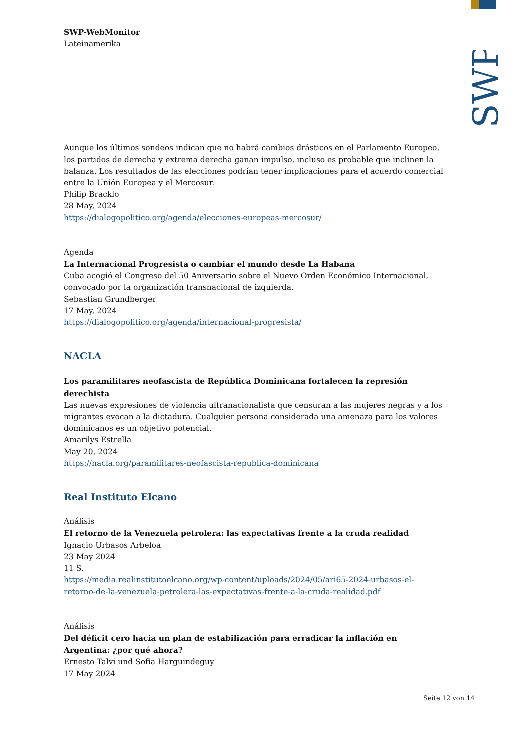SWP
SWP-WebMonitor
Lateinamerika
Aunque los últimos sondeos indican que no habrá cambios drásticos en el Parlamento Europeo, los partidos de derecha y extrema derecha ganan impulso, incluso es probable que inclinen la balanza. Los resultados de las elecciones podrían tener implicaciones para el acuerdo comercial entre la Unión Europea y el Mercosur.
Philip Bracklo
28 May, 2024
https://dialogopolitico.org/agenda/elecciones-europeas-mercosur/
Agenda
La Internacional Progresista o cambiar el mundo desde La Habana
Cuba acogió el Congreso del 50 Aniversario sobre el Nuevo Orden Económico Internacional, convocado por la organización transnacional de izquierda.
Sebastian Grundberger
17 May, 2024
https://dialogopolitico.org/agenda/internacional-progresista/
NACLA
Los paramilitares neofascista de República Dominicana fortalecen la represión derechista
Las nuevas expresiones de violencia ultranacionalista que censuran a las mujeres negras y a los migrantes evocan a la dictadura. Cualquier persona considerada una amenaza para los valores dominicanos es un objetivo potencial.
Amarilys Estrella
May 20, 2024
https://nacla.org/paramilitares-neofascista-republica-dominicana
Real Instituto Elcano
Análisis
El retorno de la Venezuela petrolera: las expectativas frente a la cruda realidad
Ignacio Urbasos Arbeloa
23 May 2024
11 S.
https://media.realinstitutoelcano.org/wp-content/uploads/2024/05/ari65-2024-urbasos-el-retorno-de-la-venezuela-petrolera-las-expectativas-frente-a-la-cruda-realidad.pdf
Análisis
Del déficit cero hacia un plan de estabilización para erradicar la inflación en Argentina: ¿por qué ahora?
Ernesto Talvi und Sofía Harguindeguy
17 May 2024
Seite 12 von 14